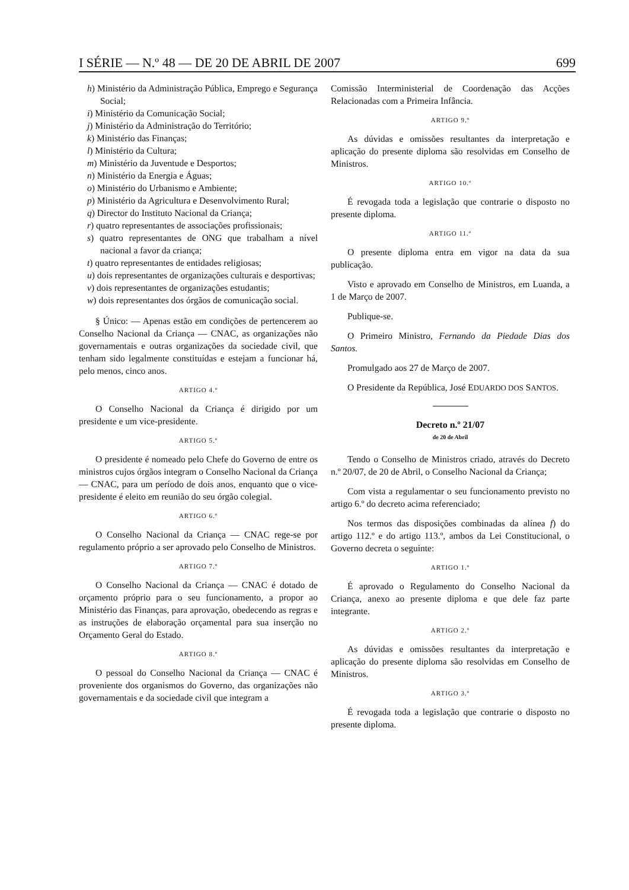I SÉRIE — N.º 48 — DE 20 DE ABRIL DE 2007 699
h) Ministério da Administração Pública, Emprego e Segurança Social;
i) Ministério da Comunicação Social;
j) Ministério da Administração do Território;
k) Ministério das Finanças;
l) Ministério da Cultura;
m) Ministério da Juventude e Desportos;
n) Ministério da Energia e Águas;
o) Ministério do Urbanismo e Ambiente;
p) Ministério da Agricultura e Desenvolvimento Rural;
q) Director do Instituto Nacional da Criança;
r) quatro representantes de associações profissionais;
s) quatro representantes de ONG que trabalham a nível nacional a favor da criança;
t) quatro representantes de entidades religiosas;
u) dois representantes de organizações culturais e desportivas;
v) dois representantes de organizações estudantis;
w) dois representantes dos órgãos de comunicação social.
§ Único: — Apenas estão em condições de pertencerem ao Conselho Nacional da Criança — CNAC, as organizações não governamentais e outras organizações da sociedade civil, que tenham sido legalmente constituídas e estejam a funcionar há, pelo menos, cinco anos.
ARTIGO 4.º
O Conselho Nacional da Criança é dirigido por um presidente e um vice-presidente.
ARTIGO 5.º
O presidente é nomeado pelo Chefe do Governo de entre os ministros cujos órgãos integram o Conselho Nacional da Criança — CNAC, para um período de dois anos, enquanto que o vice-presidente é eleito em reunião do seu órgão colegial.
ARTIGO 6.º
O Conselho Nacional da Criança — CNAC rege-se por regulamento próprio a ser aprovado pelo Conselho de Ministros.
ARTIGO 7.º
O Conselho Nacional da Criança — CNAC é dotado de orçamento próprio para o seu funcionamento, a propor ao Ministério das Finanças, para aprovação, obedecendo as regras e as instruções de elaboração orçamental para sua inserção no Orçamento Geral do Estado.
ARTIGO 8.º
O pessoal do Conselho Nacional da Criança — CNAC é proveniente dos organismos do Governo, das organizações não governamentais e da sociedade civil que integram a
Comissão Interministerial de Coordenação das Acções Relacionadas com a Primeira Infância.
ARTIGO 9.º
As dúvidas e omissões resultantes da interpretação e aplicação do presente diploma são resolvidas em Conselho de Ministros.
ARTIGO 10.º
É revogada toda a legislação que contrarie o disposto no presente diploma.
ARTIGO 11.º
O presente diploma entra em vigor na data da sua publicação.
Visto e aprovado em Conselho de Ministros, em Luanda, a 1 de Março de 2007.
Publique-se.
O Primeiro Ministro, Fernando da Piedade Dias dos Santos.
Promulgado aos 27 de Março de 2007.
O Presidente da República, José EDUARDO DOS SANTOS.
Decreto n.º 21/07
de 20 de Abril
Tendo o Conselho de Ministros criado, através do Decreto n.º 20/07, de 20 de Abril, o Conselho Nacional da Criança;
Com vista a regulamentar o seu funcionamento previsto no artigo 6.º do decreto acima referenciado;
Nos termos das disposições combinadas da alínea f) do artigo 112.º e do artigo 113.º, ambos da Lei Constitucional, o Governo decreta o seguinte:
ARTIGO 1.º
É aprovado o Regulamento do Conselho Nacional da Criança, anexo ao presente diploma e que dele faz parte integrante.
ARTIGO 2.º
As dúvidas e omissões resultantes da interpretação e aplicação do presente diploma são resolvidas em Conselho de Ministros.
ARTIGO 3.º
É revogada toda a legislação que contrarie o disposto no presente diploma.